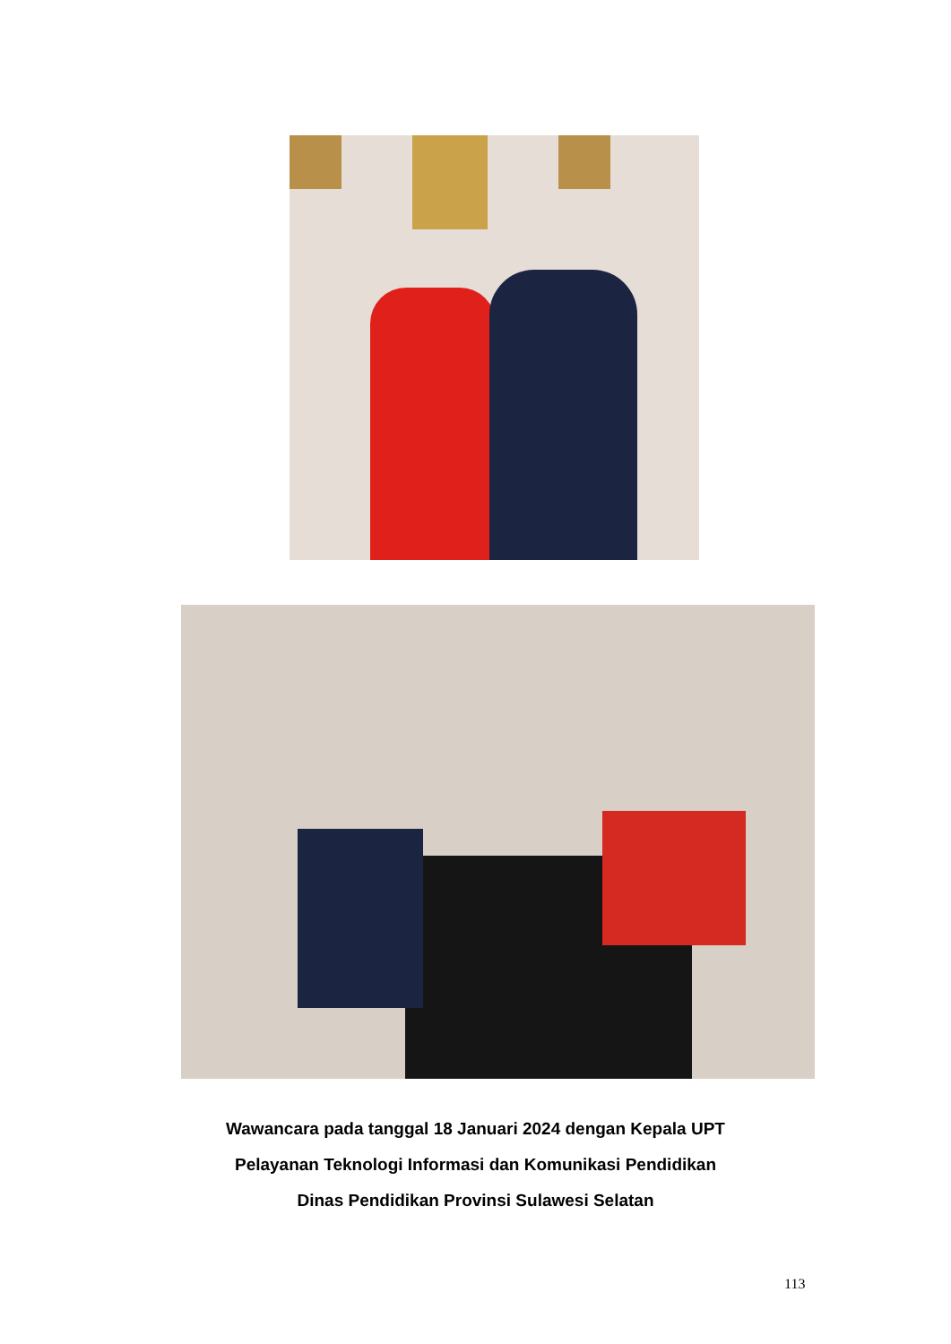Wawancara pada tanggal 18 Januari 2024 dengan Kepala UPT
Pelayanan Teknologi Informasi dan Komunikasi Pendidikan
Dinas Pendidikan Provinsi Sulawesi Selatan
113